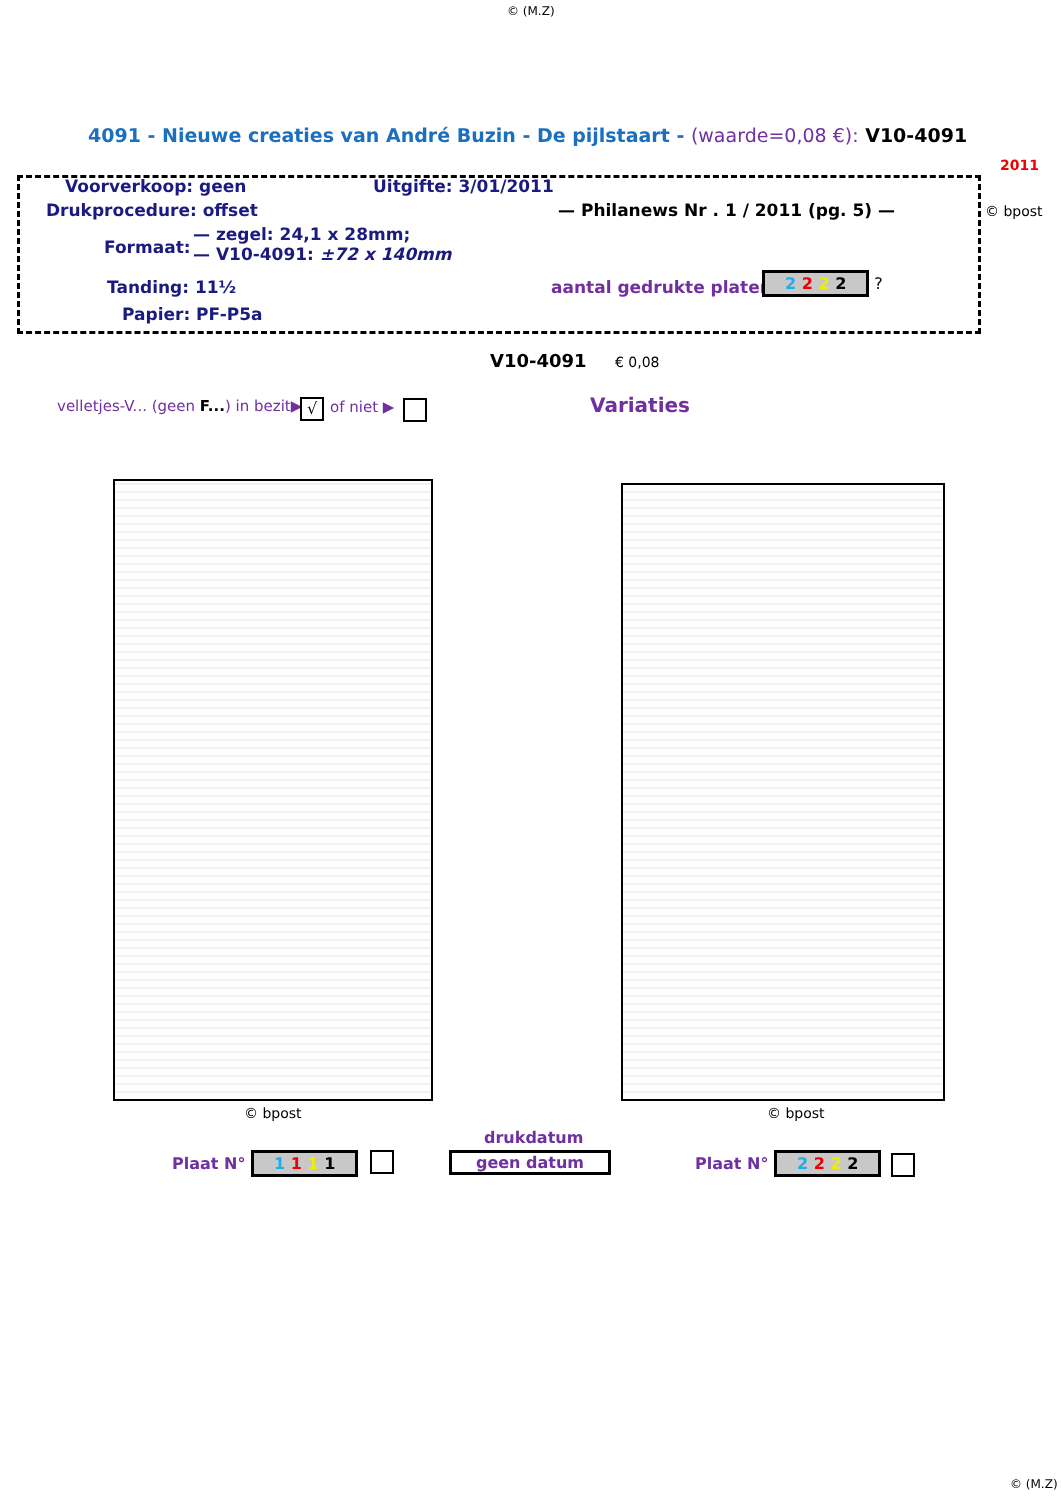© (M.Z)
4091 - Nieuwe creaties van André Buzin - De pijlstaart - (waarde=0,08 €): V10-4091
2011
Voorverkoop: geen Uitgifte: 3/01/2011
Drukprocedure: offset — Philanews Nr . 1 / 2011 (pg. 5) — © bpost
Formaat:
— zegel: 24,1 x 28mm;
— V10-4091: ±72 x 140mm
Tanding: 11½ aantal gedrukte platen: 2 2 2 2 ?
Papier: PF-P5a
V10-4091 € 0,08
velletjes-V... (geen F...) in bezit▶ √ of niet ▶ Variaties
© bpost © bpost
drukdatum
geen datum
Plaat N° 1 1 1 1 Plaat N° 2 2 2 2
© (M.Z)